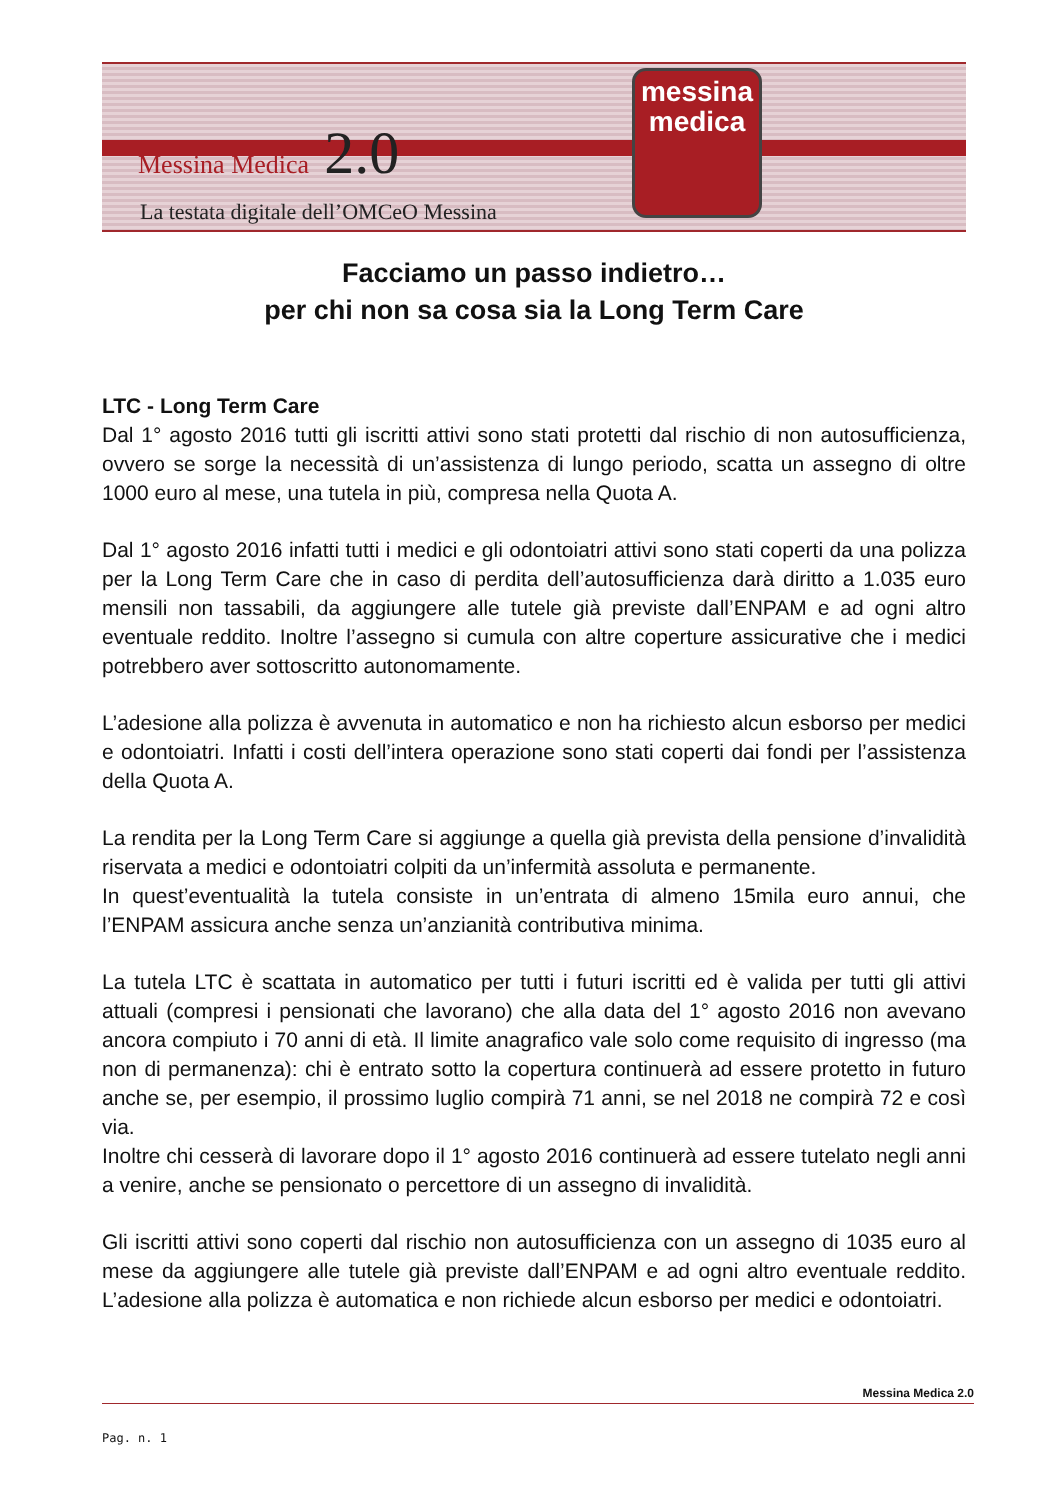Messina Medica 2.0
La testata digitale dell’OMCeO Messina
messina
medica
Facciamo un passo indietro…
per chi non sa cosa sia la Long Term Care
LTC - Long Term Care
Dal 1° agosto 2016 tutti gli iscritti attivi sono stati protetti dal rischio di non autosufficienza, ovvero se sorge la necessità di un’assistenza di lungo periodo, scatta un assegno di oltre 1000 euro al mese, una tutela in più, compresa nella Quota A.
Dal 1° agosto 2016 infatti tutti i medici e gli odontoiatri attivi sono stati coperti da una polizza per la Long Term Care che in caso di perdita dell’autosufficienza darà diritto a 1.035 euro mensili non tassabili, da aggiungere alle tutele già previste dall’ENPAM e ad ogni altro eventuale reddito. Inoltre l’assegno si cumula con altre coperture assicurative che i medici potrebbero aver sottoscritto autonomamente.
L’adesione alla polizza è avvenuta in automatico e non ha richiesto alcun esborso per medici e odontoiatri. Infatti i costi dell’intera operazione sono stati coperti dai fondi per l’assistenza della Quota A.
La rendita per la Long Term Care si aggiunge a quella già prevista della pensione d’invalidità riservata a medici e odontoiatri colpiti da un’infermità assoluta e permanente.
In quest’eventualità la tutela consiste in un’entrata di almeno 15mila euro annui, che l’ENPAM assicura anche senza un’anzianità contributiva minima.
La tutela LTC è scattata in automatico per tutti i futuri iscritti ed è valida per tutti gli attivi attuali (compresi i pensionati che lavorano) che alla data del 1° agosto 2016 non avevano ancora compiuto i 70 anni di età. Il limite anagrafico vale solo come requisito di ingresso (ma non di permanenza): chi è entrato sotto la copertura continuerà ad essere protetto in futuro anche se, per esempio, il prossimo luglio compirà 71 anni, se nel 2018 ne compirà 72 e così via.
Inoltre chi cesserà di lavorare dopo il 1° agosto 2016 continuerà ad essere tutelato negli anni a venire, anche se pensionato o percettore di un assegno di invalidità.
Gli iscritti attivi sono coperti dal rischio non autosufficienza con un assegno di 1035 euro al mese da aggiungere alle tutele già previste dall’ENPAM e ad ogni altro eventuale reddito. L’adesione alla polizza è automatica e non richiede alcun esborso per medici e odontoiatri.
Messina Medica 2.0
Pag. n. 1